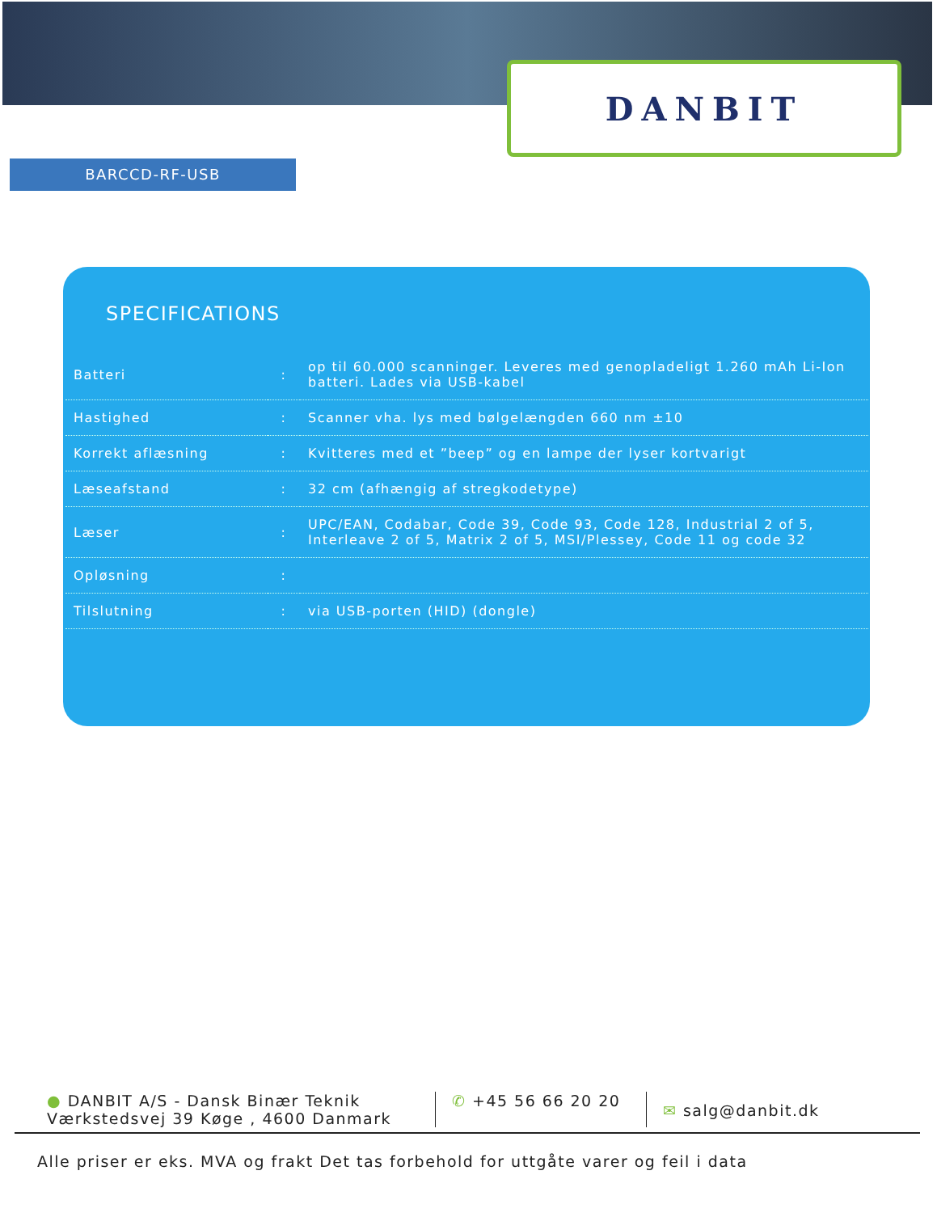DANBIT
BARCCD-RF-USB
SPECIFICATIONS
| Batteri | : | op til 60.000 scanninger. Leveres med genopladeligt 1.260 mAh Li-Ion batteri. Lades via USB-kabel |
| Hastighed | : | Scanner vha. lys med bølgelængden 660 nm ±10 |
| Korrekt aflæsning | : | Kvitteres med et ”beep” og en lampe der lyser kortvarigt |
| Læseafstand | : | 32 cm (afhængig af stregkodetype) |
| Læser | : | UPC/EAN, Codabar, Code 39, Code 93, Code 128, Industrial 2 of 5, Interleave 2 of 5, Matrix 2 of 5, MSI/Plessey, Code 11 og code 32 |
| Opløsning | : | |
| Tilslutning | : | via USB-porten (HID) (dongle) |
● DANBIT A/S - Dansk Binær Teknik
Værkstedsvej 39 Køge , 4600 Danmark
✆ +45 56 66 20 20
✉ salg@danbit.dk
Alle priser er eks. MVA og frakt Det tas forbehold for uttgåte varer og feil i data